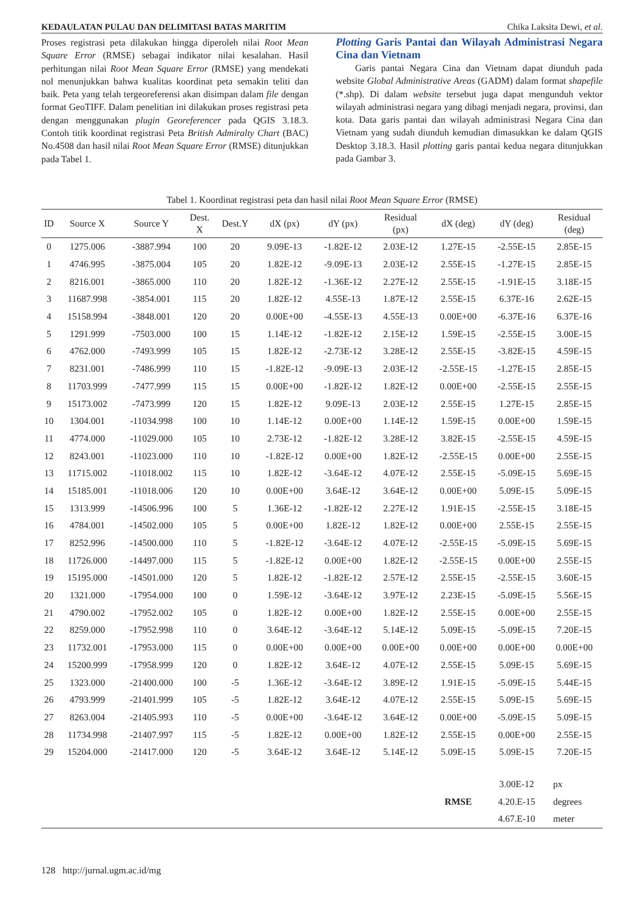KEDAULATAN PULAU DAN DELIMITASI BATAS MARITIM Chika Laksita Dewi, et al.
Proses registrasi peta dilakukan hingga diperoleh nilai Root Mean Square Error (RMSE) sebagai indikator nilai kesalahan. Hasil perhitungan nilai Root Mean Square Error (RMSE) yang mendekati nol menunjukkan bahwa kualitas koordinat peta semakin teliti dan baik. Peta yang telah tergeoreferensi akan disimpan dalam file dengan format GeoTIFF. Dalam penelitian ini dilakukan proses registrasi peta dengan menggunakan plugin Georeferencer pada QGIS 3.18.3. Contoh titik koordinat registrasi Peta British Admiralty Chart (BAC) No.4508 dan hasil nilai Root Mean Square Error (RMSE) ditunjukkan pada Tabel 1.
Plotting Garis Pantai dan Wilayah Administrasi Negara Cina dan Vietnam
Garis pantai Negara Cina dan Vietnam dapat diunduh pada website Global Administrative Areas (GADM) dalam format shapefile (*.shp). Di dalam website tersebut juga dapat mengunduh vektor wilayah administrasi negara yang dibagi menjadi negara, provinsi, dan kota. Data garis pantai dan wilayah administrasi Negara Cina dan Vietnam yang sudah diunduh kemudian dimasukkan ke dalam QGIS Desktop 3.18.3. Hasil plotting garis pantai kedua negara ditunjukkan pada Gambar 3.
Tabel 1. Koordinat registrasi peta dan hasil nilai Root Mean Square Error (RMSE)
| ID | Source X | Source Y | Dest. X | Dest.Y | dX (px) | dY (px) | Residual (px) | dX (deg) | dY (deg) | Residual (deg) |
| --- | --- | --- | --- | --- | --- | --- | --- | --- | --- | --- |
| 0 | 1275.006 | -3887.994 | 100 | 20 | 9.09E-13 | -1.82E-12 | 2.03E-12 | 1.27E-15 | -2.55E-15 | 2.85E-15 |
| 1 | 4746.995 | -3875.004 | 105 | 20 | 1.82E-12 | -9.09E-13 | 2.03E-12 | 2.55E-15 | -1.27E-15 | 2.85E-15 |
| 2 | 8216.001 | -3865.000 | 110 | 20 | 1.82E-12 | -1.36E-12 | 2.27E-12 | 2.55E-15 | -1.91E-15 | 3.18E-15 |
| 3 | 11687.998 | -3854.001 | 115 | 20 | 1.82E-12 | 4.55E-13 | 1.87E-12 | 2.55E-15 | 6.37E-16 | 2.62E-15 |
| 4 | 15158.994 | -3848.001 | 120 | 20 | 0.00E+00 | -4.55E-13 | 4.55E-13 | 0.00E+00 | -6.37E-16 | 6.37E-16 |
| 5 | 1291.999 | -7503.000 | 100 | 15 | 1.14E-12 | -1.82E-12 | 2.15E-12 | 1.59E-15 | -2.55E-15 | 3.00E-15 |
| 6 | 4762.000 | -7493.999 | 105 | 15 | 1.82E-12 | -2.73E-12 | 3.28E-12 | 2.55E-15 | -3.82E-15 | 4.59E-15 |
| 7 | 8231.001 | -7486.999 | 110 | 15 | -1.82E-12 | -9.09E-13 | 2.03E-12 | -2.55E-15 | -1.27E-15 | 2.85E-15 |
| 8 | 11703.999 | -7477.999 | 115 | 15 | 0.00E+00 | -1.82E-12 | 1.82E-12 | 0.00E+00 | -2.55E-15 | 2.55E-15 |
| 9 | 15173.002 | -7473.999 | 120 | 15 | 1.82E-12 | 9.09E-13 | 2.03E-12 | 2.55E-15 | 1.27E-15 | 2.85E-15 |
| 10 | 1304.001 | -11034.998 | 100 | 10 | 1.14E-12 | 0.00E+00 | 1.14E-12 | 1.59E-15 | 0.00E+00 | 1.59E-15 |
| 11 | 4774.000 | -11029.000 | 105 | 10 | 2.73E-12 | -1.82E-12 | 3.28E-12 | 3.82E-15 | -2.55E-15 | 4.59E-15 |
| 12 | 8243.001 | -11023.000 | 110 | 10 | -1.82E-12 | 0.00E+00 | 1.82E-12 | -2.55E-15 | 0.00E+00 | 2.55E-15 |
| 13 | 11715.002 | -11018.002 | 115 | 10 | 1.82E-12 | -3.64E-12 | 4.07E-12 | 2.55E-15 | -5.09E-15 | 5.69E-15 |
| 14 | 15185.001 | -11018.006 | 120 | 10 | 0.00E+00 | 3.64E-12 | 3.64E-12 | 0.00E+00 | 5.09E-15 | 5.09E-15 |
| 15 | 1313.999 | -14506.996 | 100 | 5 | 1.36E-12 | -1.82E-12 | 2.27E-12 | 1.91E-15 | -2.55E-15 | 3.18E-15 |
| 16 | 4784.001 | -14502.000 | 105 | 5 | 0.00E+00 | 1.82E-12 | 1.82E-12 | 0.00E+00 | 2.55E-15 | 2.55E-15 |
| 17 | 8252.996 | -14500.000 | 110 | 5 | -1.82E-12 | -3.64E-12 | 4.07E-12 | -2.55E-15 | -5.09E-15 | 5.69E-15 |
| 18 | 11726.000 | -14497.000 | 115 | 5 | -1.82E-12 | 0.00E+00 | 1.82E-12 | -2.55E-15 | 0.00E+00 | 2.55E-15 |
| 19 | 15195.000 | -14501.000 | 120 | 5 | 1.82E-12 | -1.82E-12 | 2.57E-12 | 2.55E-15 | -2.55E-15 | 3.60E-15 |
| 20 | 1321.000 | -17954.000 | 100 | 0 | 1.59E-12 | -3.64E-12 | 3.97E-12 | 2.23E-15 | -5.09E-15 | 5.56E-15 |
| 21 | 4790.002 | -17952.002 | 105 | 0 | 1.82E-12 | 0.00E+00 | 1.82E-12 | 2.55E-15 | 0.00E+00 | 2.55E-15 |
| 22 | 8259.000 | -17952.998 | 110 | 0 | 3.64E-12 | -3.64E-12 | 5.14E-12 | 5.09E-15 | -5.09E-15 | 7.20E-15 |
| 23 | 11732.001 | -17953.000 | 115 | 0 | 0.00E+00 | 0.00E+00 | 0.00E+00 | 0.00E+00 | 0.00E+00 | 0.00E+00 |
| 24 | 15200.999 | -17958.999 | 120 | 0 | 1.82E-12 | 3.64E-12 | 4.07E-12 | 2.55E-15 | 5.09E-15 | 5.69E-15 |
| 25 | 1323.000 | -21400.000 | 100 | -5 | 1.36E-12 | -3.64E-12 | 3.89E-12 | 1.91E-15 | -5.09E-15 | 5.44E-15 |
| 26 | 4793.999 | -21401.999 | 105 | -5 | 1.82E-12 | 3.64E-12 | 4.07E-12 | 2.55E-15 | 5.09E-15 | 5.69E-15 |
| 27 | 8263.004 | -21405.993 | 110 | -5 | 0.00E+00 | -3.64E-12 | 3.64E-12 | 0.00E+00 | -5.09E-15 | 5.09E-15 |
| 28 | 11734.998 | -21407.997 | 115 | -5 | 1.82E-12 | 0.00E+00 | 1.82E-12 | 2.55E-15 | 0.00E+00 | 2.55E-15 |
| 29 | 15204.000 | -21417.000 | 120 | -5 | 3.64E-12 | 3.64E-12 | 5.14E-12 | 5.09E-15 | 5.09E-15 | 7.20E-15 |
| | | | | | | | | | 3.00E-12 | px |
| | | | | | | | | RMSE | 4.20.E-15 | degrees |
| | | | | | | | | | 4.67.E-10 | meter |
128 http://jurnal.ugm.ac.id/mg